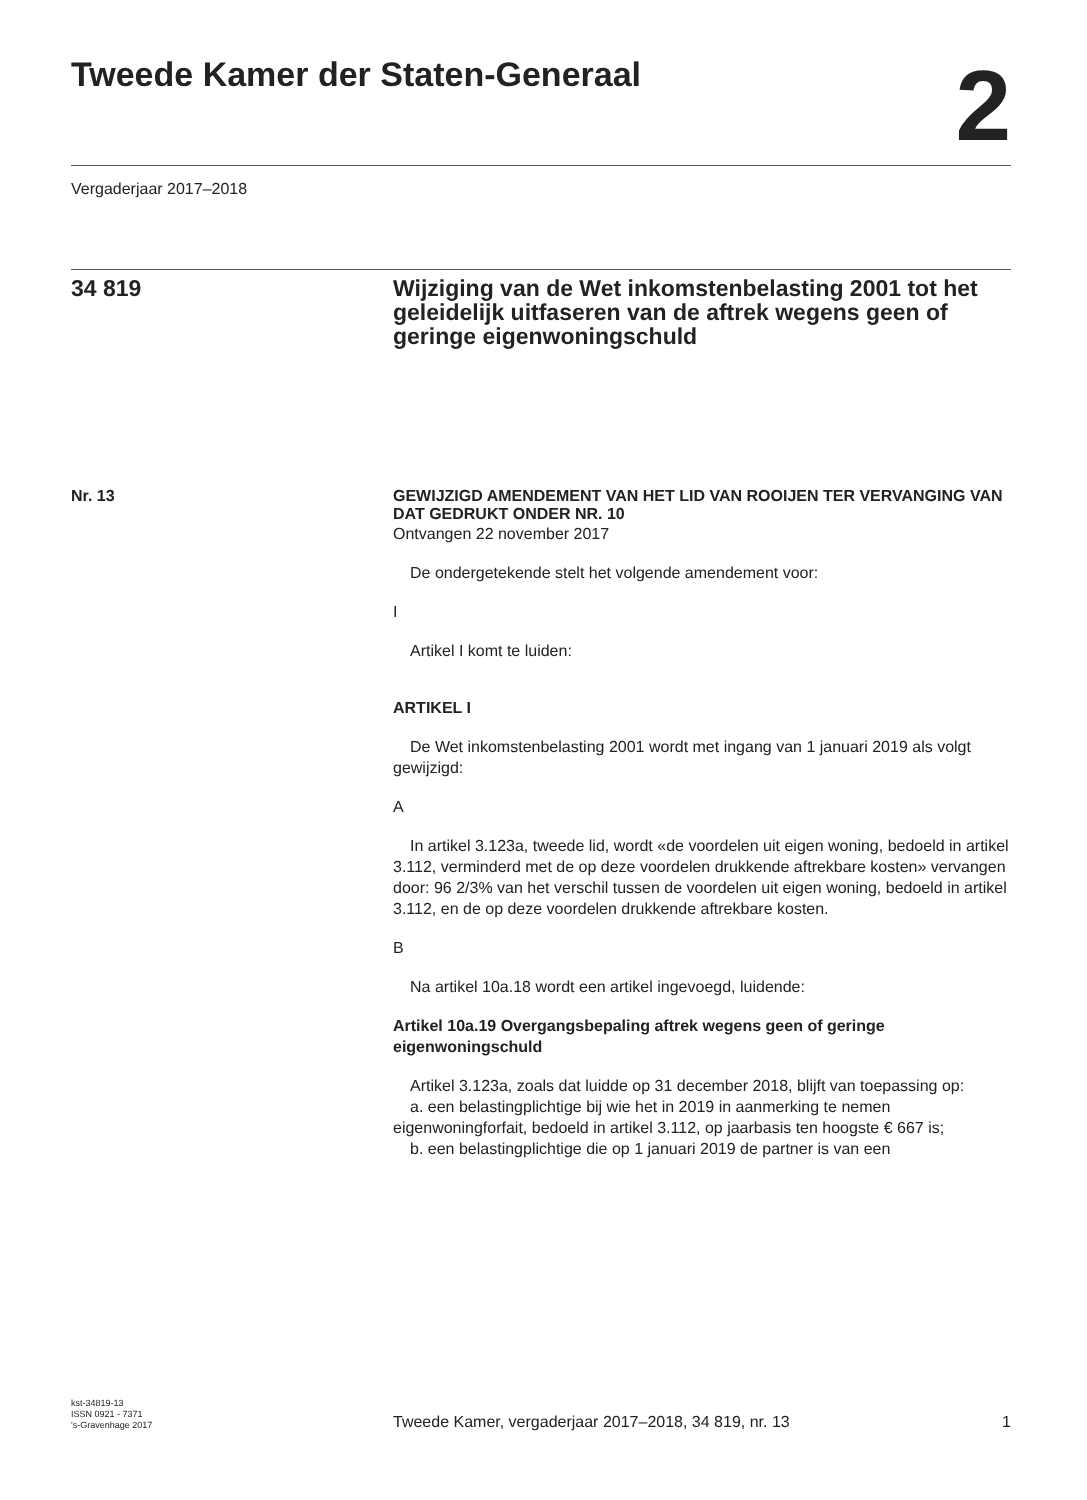Tweede Kamer der Staten-Generaal
2
Vergaderjaar 2017–2018
34 819 Wijziging van de Wet inkomstenbelasting 2001 tot het geleidelijk uitfaseren van de aftrek wegens geen of geringe eigenwoningschuld
Nr. 13
GEWIJZIGD AMENDEMENT VAN HET LID VAN ROOIJEN TER VERVANGING VAN DAT GEDRUKT ONDER NR. 10
Ontvangen 22 november 2017
De ondergetekende stelt het volgende amendement voor:
I
Artikel I komt te luiden:
ARTIKEL I
De Wet inkomstenbelasting 2001 wordt met ingang van 1 januari 2019 als volgt gewijzigd:
A
In artikel 3.123a, tweede lid, wordt «de voordelen uit eigen woning, bedoeld in artikel 3.112, verminderd met de op deze voordelen drukkende aftrekbare kosten» vervangen door: 96 2/3% van het verschil tussen de voordelen uit eigen woning, bedoeld in artikel 3.112, en de op deze voordelen drukkende aftrekbare kosten.
B
Na artikel 10a.18 wordt een artikel ingevoegd, luidende:
Artikel 10a.19 Overgangsbepaling aftrek wegens geen of geringe eigenwoningschuld
Artikel 3.123a, zoals dat luidde op 31 december 2018, blijft van toepassing op:
a. een belastingplichtige bij wie het in 2019 in aanmerking te nemen eigenwoningforfait, bedoeld in artikel 3.112, op jaarbasis ten hoogste € 667 is;
b. een belastingplichtige die op 1 januari 2019 de partner is van een
kst-34819-13
ISSN 0921 - 7371
's-Gravenhage 2017
Tweede Kamer, vergaderjaar 2017–2018, 34 819, nr. 13
1